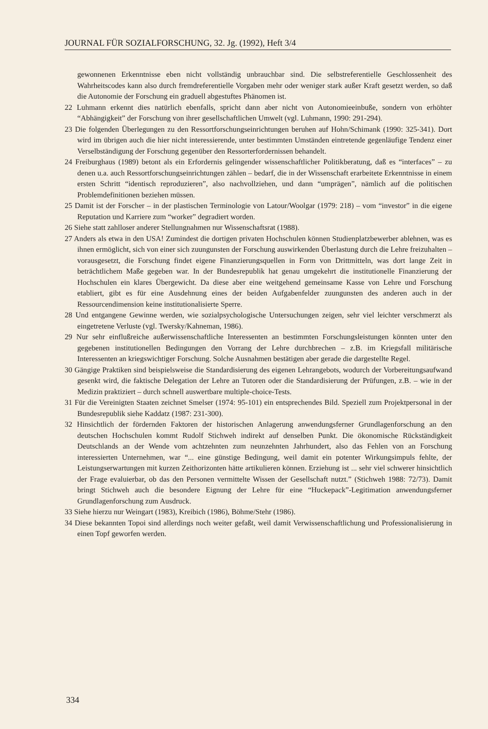JOURNAL FÜR SOZIALFORSCHUNG, 32. Jg. (1992), Heft 3/4
gewonnenen Erkenntnisse eben nicht vollständig unbrauchbar sind. Die selbstreferentielle Geschlossenheit des Wahrheitscodes kann also durch fremdreferentielle Vorgaben mehr oder weniger stark außer Kraft gesetzt werden, so daß die Autonomie der Forschung ein graduell abgestuftes Phänomen ist.
22 Luhmann erkennt dies natürlich ebenfalls, spricht dann aber nicht von Autonomieeinbuße, sondern von erhöhter “Abhängigkeit” der Forschung von ihrer gesellschaftlichen Umwelt (vgl. Luhmann, 1990: 291-294).
23 Die folgenden Überlegungen zu den Ressortforschungseinrichtungen beruhen auf Hohn/Schimank (1990: 325-341). Dort wird im übrigen auch die hier nicht interessierende, unter bestimmten Umständen eintretende gegenläufige Tendenz einer Verselbständigung der Forschung gegenüber den Ressorterfordernissen behandelt.
24 Freiburghaus (1989) betont als ein Erfordernis gelingender wissenschaftlicher Politikberatung, daß es “interfaces” – zu denen u.a. auch Ressortforschungseinrichtungen zählen – bedarf, die in der Wissenschaft erarbeitete Erkenntnisse in einem ersten Schritt “identisch reproduzieren”, also nachvollziehen, und dann “umprägen”, nämlich auf die politischen Problemdefinitionen beziehen müssen.
25 Damit ist der Forscher – in der plastischen Terminologie von Latour/Woolgar (1979: 218) – vom “investor” in die eigene Reputation und Karriere zum “worker” degradiert worden.
26 Siehe statt zahlloser anderer Stellungnahmen nur Wissenschaftsrat (1988).
27 Anders als etwa in den USA! Zumindest die dortigen privaten Hochschulen können Studienplatzbewerber ablehnen, was es ihnen ermöglicht, sich von einer sich zuungunsten der Forschung auswirkenden Überlastung durch die Lehre freizuhalten – vorausgesetzt, die Forschung findet eigene Finanzierungsquellen in Form von Drittmitteln, was dort lange Zeit in beträchtlichem Maße gegeben war. In der Bundesrepublik hat genau umgekehrt die institutionelle Finanzierung der Hochschulen ein klares Übergewicht. Da diese aber eine weitgehend gemeinsame Kasse von Lehre und Forschung etabliert, gibt es für eine Ausdehnung eines der beiden Aufgabenfelder zuungunsten des anderen auch in der Ressourcendimension keine institutionalisierte Sperre.
28 Und entgangene Gewinne werden, wie sozialpsychologische Untersuchungen zeigen, sehr viel leichter verschmerzt als eingetretene Verluste (vgl. Twersky/Kahneman, 1986).
29 Nur sehr einflußreiche außerwissenschaftliche Interessenten an bestimmten Forschungsleistungen könnten unter den gegebenen institutionellen Bedingungen den Vorrang der Lehre durchbrechen – z.B. im Kriegsfall militärische Interessenten an kriegswichtiger Forschung. Solche Ausnahmen bestätigen aber gerade die dargestellte Regel.
30 Gängige Praktiken sind beispielsweise die Standardisierung des eigenen Lehrangebots, wodurch der Vorbereitungsaufwand gesenkt wird, die faktische Delegation der Lehre an Tutoren oder die Standardisierung der Prüfungen, z.B. – wie in der Medizin praktiziert – durch schnell auswertbare multiple-choice-Tests.
31 Für die Vereinigten Staaten zeichnet Smelser (1974: 95-101) ein entsprechendes Bild. Speziell zum Projektpersonal in der Bundesrepublik siehe Kaddatz (1987: 231-300).
32 Hinsichtlich der fördernden Faktoren der historischen Anlagerung anwendungsferner Grundlagenforschung an den deutschen Hochschulen kommt Rudolf Stichweh indirekt auf denselben Punkt. Die ökonomische Rückständigkeit Deutschlands an der Wende vom achtzehnten zum neunzehnten Jahrhundert, also das Fehlen von an Forschung interessierten Unternehmen, war “... eine günstige Bedingung, weil damit ein potenter Wirkungsimpuls fehlte, der Leistungserwartungen mit kurzen Zeithorizonten hätte artikulieren können. Erziehung ist ... sehr viel schwerer hinsichtlich der Frage evaluierbar, ob das den Personen vermittelte Wissen der Gesellschaft nutzt.” (Stichweh 1988: 72/73). Damit bringt Stichweh auch die besondere Eignung der Lehre für eine “Huckepack”-Legitimation anwendungsferner Grundlagenforschung zum Ausdruck.
33 Siehe hierzu nur Weingart (1983), Kreibich (1986), Böhme/Stehr (1986).
34 Diese bekannten Topoi sind allerdings noch weiter gefaßt, weil damit Verwissenschaftlichung und Professionalisierung in einen Topf geworfen werden.
334